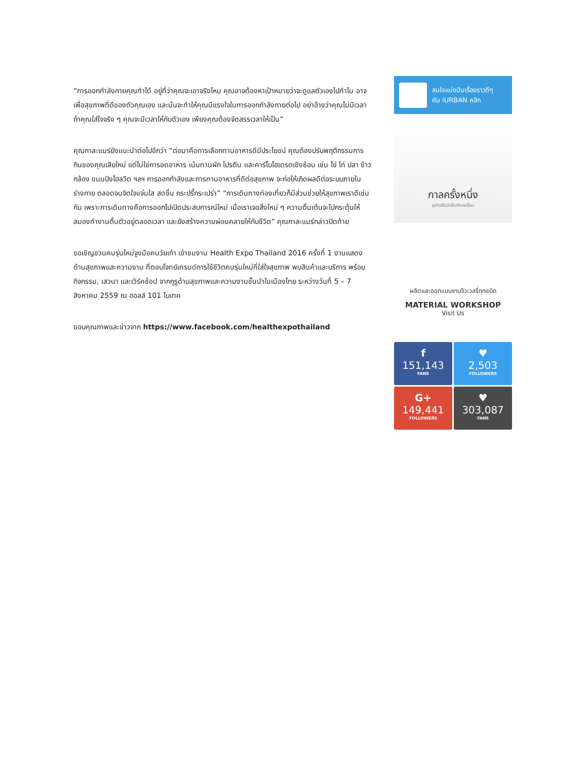“การออกกำลังกายคุณทำได้ อยู่ที่ว่าคุณจะเอาจริงไหม คุณอาจต้องหาเป้าหมายว่าจะดูแลตัวเองไปทำไม อาจเพื่อสุขภาพที่ดีของตัวคุณเอง และนั่นจะทำให้คุณมีแรงใจในการออกกำลังกายต่อไป อย่าอ้างว่าคุณไม่มีเวลา ถ้าคุณใส่ใจจริง ๆ คุณจะมีเวลาให้กับตัวเอง เพียงคุณต้องจัดสรรเวลาให้เป็น”
คุณกาละแมร์ยังแนะนำต่อไปอีกว่า “ต่อมาคือการเลือกทานอาหารดีมีประโยชน์ คุณต้องปรับพฤติกรรมการกินของคุณเสียใหม่ แต่ไม่ใช่การอดอาหาร เน้นทานผัก โปรตีน และคาร์โบไฮเดรตเชิงซ้อน เช่น ไข่ ไก่ ปลา ข้าวกล้อง ขนมปังโฮลวีต ฯลฯ การออกกำลังและการทานอาหารที่ดีต่อสุขภาพ จะก่อให้เกิดผลดีต่อระบบภายในร่างกาย ตลอดจนจิตใจแจ่มใส สดชื่น กระปรี้กระเปร่า” “การเดินทางท่องเที่ยวก็มีส่วนช่วยให้สุขภาพเราดีเช่นกัน เพราะการเดินทางคือการออกไปเปิดประสบการณ์ใหม่ เมื่อเราเจอสิ่งใหม่ ๆ ความตื่นเต้นจะไปกระตุ้นให้สมองทำงานตื่นตัวอยู่ตลอดเวลา และยังสร้างความผ่อนคลายให้กับชีวิต” คุณกาละแมร์กล่าวปิดท้าย
ขอเชิญชวนคนรุ่นใหม่จูงมือคนวัยเก๋า เข้าชมงาน Health Expo Thailand 2016 ครั้งที่ 1 งานแสดงด้านสุขภาพและความงาม ที่ตอบโจทย์เทรนด์การใช้ชีวิตคนรุ่นใหม่ที่ใส่ใจสุขภาพ พบสินค้าและบริการ พร้อมกิจกรรม, เสวนา และเวิร์คช้อป จากกูรูด้านสุขภาพและความงามชั้นนำในเมืองไทย ระหว่างวันที่ 5 – 7 สิงหาคม 2559 ณ ฮอลล์ 101 ไบเทค
ขอบคุณภาพและข่าวจาก https://www.facebook.com/healthexpothailand
สนใจแบ่งปันเรื่องราวดีๆ
กับ iURBAN คลิก
กาลครั้งหนึ่ง
ธุรกิจดีไม่จำเป็นต้องเปลี่ยน
ผลิตและออกแบบงานจิวเวลรี่ทุกชนิด
MATERIAL WORKSHOP
Visit Us
f
151,143
FANS
♥
2,503
FOLLOWERS
G+
149,441
FOLLOWERS
♥
303,087
FANS